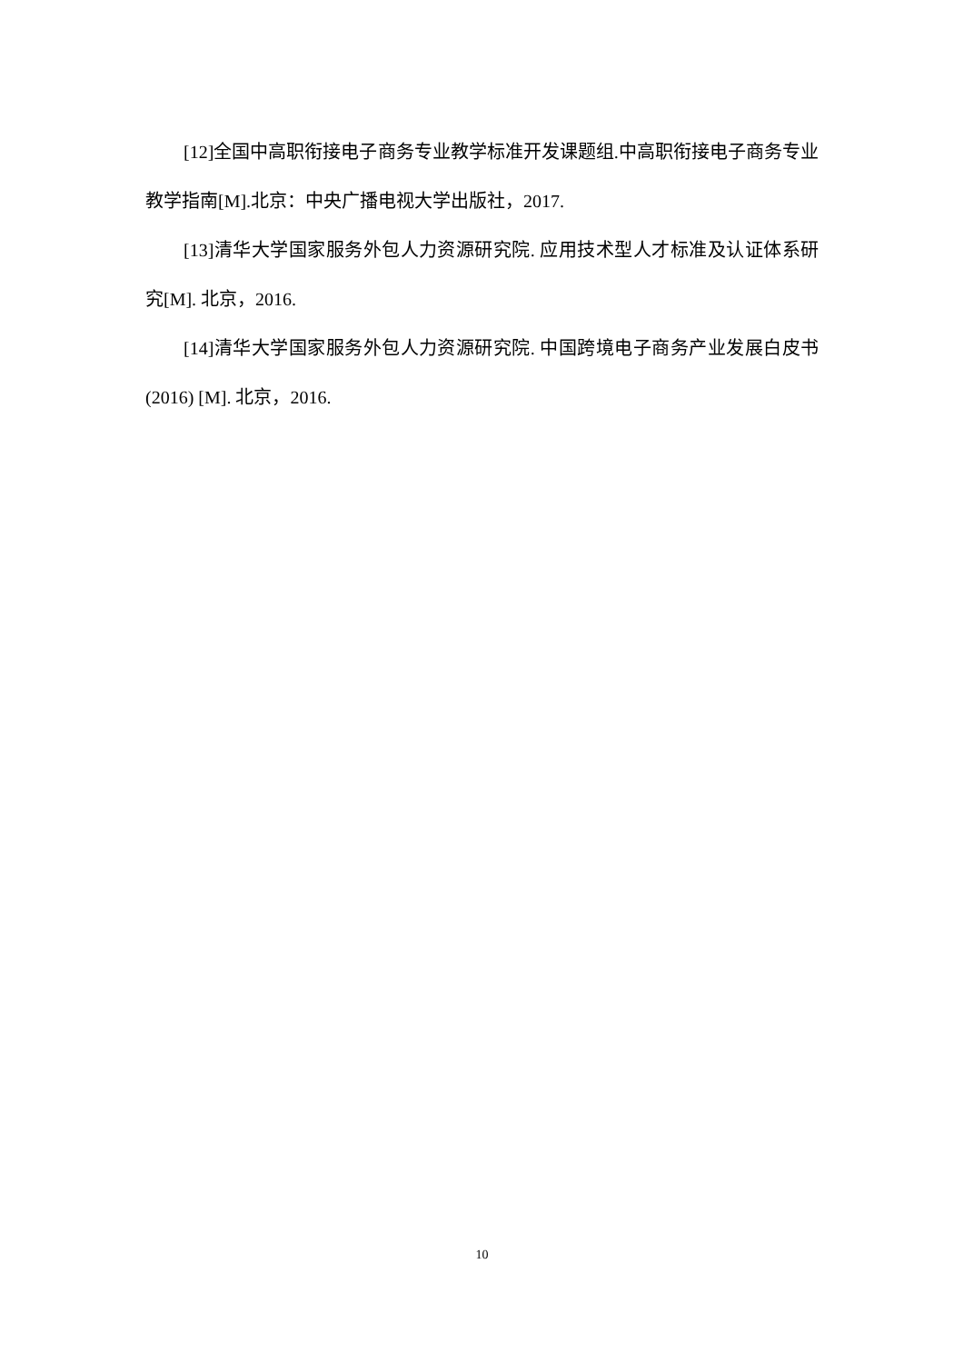[12]全国中高职衔接电子商务专业教学标准开发课题组.中高职衔接电子商务专业教学指南[M].北京：中央广播电视大学出版社，2017.
[13]清华大学国家服务外包人力资源研究院. 应用技术型人才标准及认证体系研究[M]. 北京，2016.
[14]清华大学国家服务外包人力资源研究院. 中国跨境电子商务产业发展白皮书(2016) [M]. 北京，2016.
10